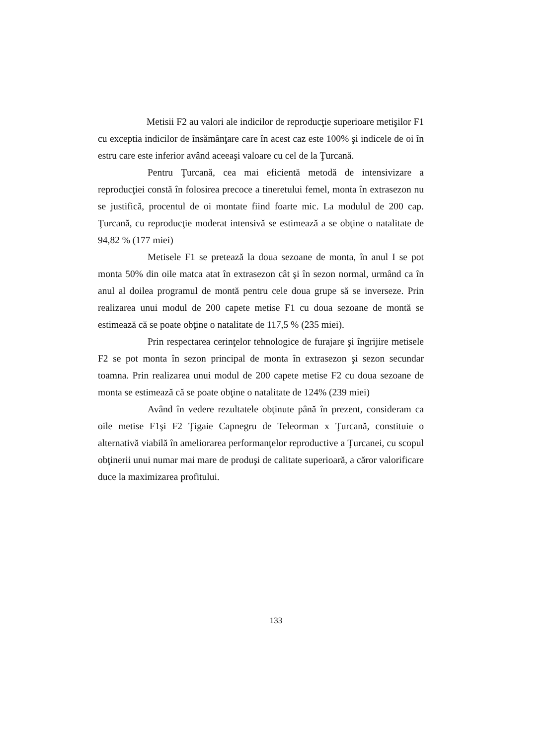Metisii F2 au valori ale indicilor de reproducţie superioare metişilor F1 cu exceptia indicilor de însămânţare care în acest caz este 100% şi indicele de oi în estru care este inferior având aceeaşi valoare cu cel de la Ţurcană.
Pentru Ţurcană, cea mai eficientă metodă de intensivizare a reproducţiei constă în folosirea precoce a tineretului femel, monta în extrasezon nu se justifică, procentul de oi montate fiind foarte mic. La modulul de 200 cap. Ţurcană, cu reproducţie moderat intensivă se estimează a se obţine o natalitate de 94,82 % (177 miei)
Metisele F1 se pretează la doua sezoane de monta, în anul I se pot monta 50% din oile matca atat în extrasezon cât şi în sezon normal, urmând ca în anul al doilea programul de montă pentru cele doua grupe să se inverseze. Prin realizarea unui modul de 200 capete metise F1 cu doua sezoane de montă se estimează că se poate obţine o natalitate de 117,5 % (235 miei).
Prin respectarea cerinţelor tehnologice de furajare şi îngrijire metisele F2 se pot monta în sezon principal de monta în extrasezon şi sezon secundar toamna. Prin realizarea unui modul de 200 capete metise F2 cu doua sezoane de monta se estimează că se poate obţine o natalitate de 124% (239 miei)
Având în vedere rezultatele obţinute până în prezent, consideram ca oile metise F1şi F2 Ţigaie Capnegru de Teleorman x Ţurcană, constituie o alternativă viabilă în ameliorarea performanţelor reproductive a Ţurcanei, cu scopul obţinerii unui numar mai mare de produşi de calitate superioară, a căror valorificare duce la maximizarea profitului.
133